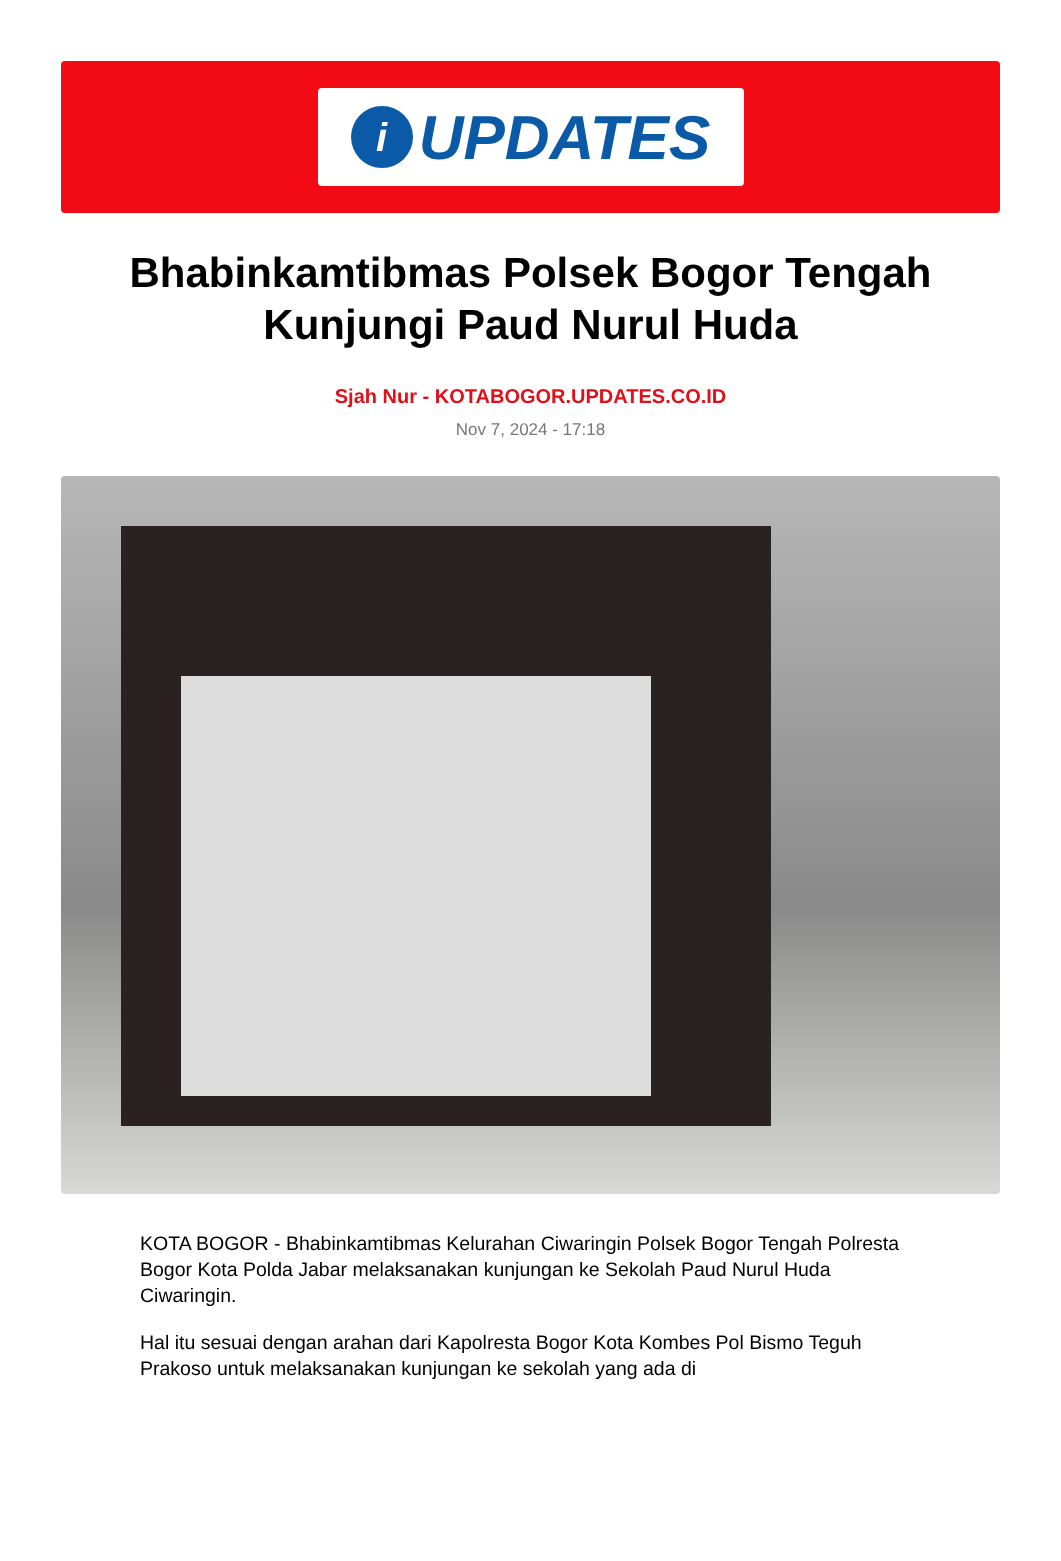i
UPDATES
Bhabinkamtibmas Polsek Bogor Tengah Kunjungi Paud Nurul Huda
Sjah Nur - KOTABOGOR.UPDATES.CO.ID
Nov 7, 2024 - 17:18
KOTA BOGOR - Bhabinkamtibmas Kelurahan Ciwaringin Polsek Bogor Tengah Polresta Bogor Kota Polda Jabar melaksanakan kunjungan ke Sekolah Paud Nurul Huda Ciwaringin.
Hal itu sesuai dengan arahan dari Kapolresta Bogor Kota Kombes Pol Bismo Teguh Prakoso untuk melaksanakan kunjungan ke sekolah yang ada di